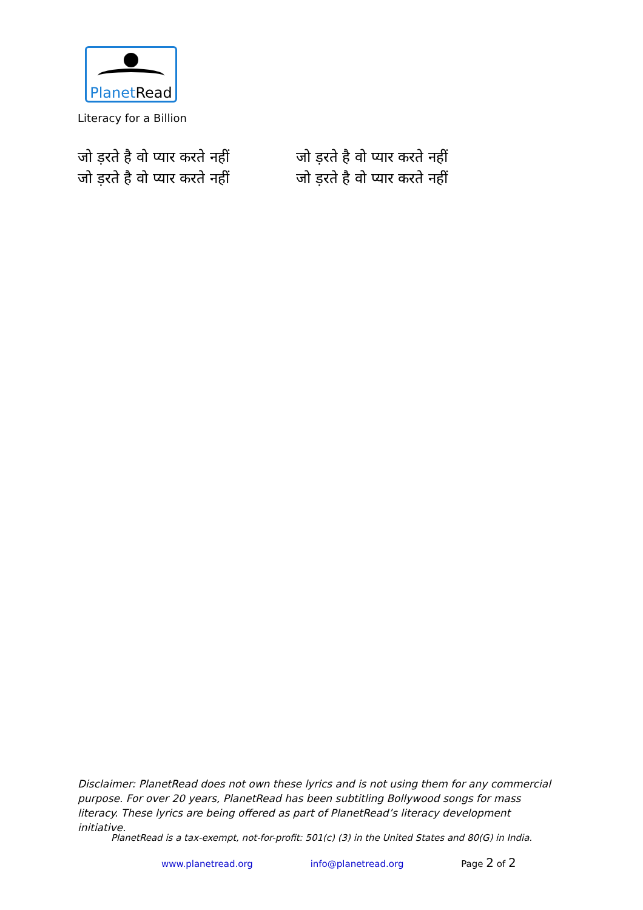PlanetRead
Literacy for a Billion
जो ड़रते है वो प्यार करते नहीं
जो ड़रते है वो प्यार करते नहीं
जो ड़रते है वो प्यार करते नहीं
जो ड़रते है वो प्यार करते नहीं
Disclaimer: PlanetRead does not own these lyrics and is not using them for any commercial purpose. For over 20 years, PlanetRead has been subtitling Bollywood songs for mass literacy. These lyrics are being offered as part of PlanetRead’s literacy development initiative.
PlanetRead is a tax-exempt, not-for-profit: 501(c) (3) in the United States and 80(G) in India.
www.planetread.org info@planetread.org Page 2 of 2